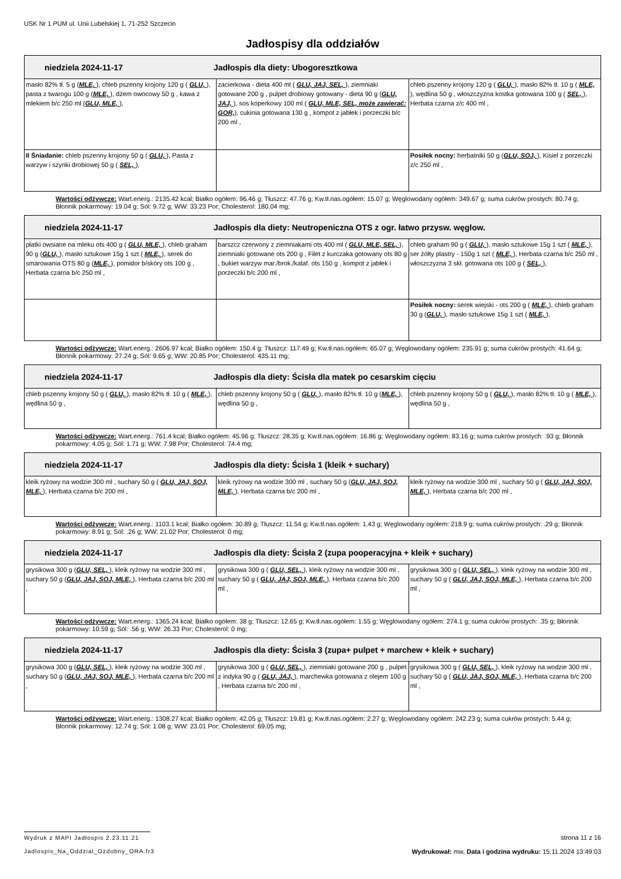USK Nr 1 PUM ul. Unii Lubelskiej 1, 71-252 Szczecin
Jadłospisy dla oddziałów
| niedziela 2024-11-17 Jadłospis dla diety: Ubogoresztkowa | | |
| masło 82% tł. 5 g ( MLE, ), chleb pszenny krojony 120 g ( GLU, ), pasta z twarogu 100 g ( MLE, ), dżem owocowy 50 g , kawa z mlekiem b/c 250 ml ( GLU, MLE, ), | zacierkowa - dieta 400 ml ( GLU, JAJ, SEL, ), ziemniaki gotowane 200 g , pulpet drobiowy gotowany - dieta 90 g ( GLU, JAJ, ), sos koperkowy 100 ml ( GLU, MLE, SEL, może zawierać: GOR, ), cukinia gotowana 130 g , kompot z jabłek i porzeczki b/c 200 ml , | chleb pszenny krojony 120 g ( GLU, ), masło 82% tł. 10 g ( MLE, ), wędlina 50 g , włoszczyzna kostka gotowana 100 g ( SEL, ), Herbata czarna z/c 400 ml , |
| II Śniadanie: chleb pszenny krojony 50 g ( GLU, ), Pasta z warzyw i szynki drobiowej 50 g ( SEL, ), | | Posiłek nocny: herbatniki 50 g ( GLU, SOJ, ), Kisiel z porzeczki z/c 250 ml , |
Wartości odżywcze: Wart.energ.: 2135.42 kcal; Białko ogółem: 96.46 g; Tłuszcz: 47.76 g; Kw.tł.nas.ogółem: 15.07 g; Węglowodany ogółem: 349.67 g; suma cukrów prostych: 80.74 g; Błonnik pokarmowy: 19.04 g; Sól: 9.72 g; WW: 33.23 Por; Cholesterol: 180.04 mg;
| niedziela 2024-11-17 Jadłospis dla diety: Neutropeniczna OTS z ogr. łatwo przysw. węglow. | | |
| płatki owsiane na mleku ots 400 g ( GLU, MLE, ), chleb graham 90 g ( GLU, ), masło sztukowe 15g 1 szt ( MLE, ), serek do smarowania OTS 80 g ( MLE, ), pomidor b/skóry ots 100 g , Herbata czarna b/c 250 ml , | barszcz czerwony z ziemniakami ots 400 ml ( GLU, MLE, SEL, ), ziemniaki gotowane ots 200 g , Filet z kurczaka gotowany ots 80 g , bukiet warzyw mar./brok./kalaf. ots 150 g , kompot z jabłek i porzeczki b/c 200 ml , | chleb graham 90 g ( GLU, ), masło sztukowe 15g 1 szt ( MLE, ), ser żółty plastry - 150g 1 szt ( MLE, ), Herbata czarna b/c 250 ml , włoszczyzna 3 skł. gotowana ots 100 g ( SEL, ), |
| | | Posiłek nocny: serek wiejski - ots 200 g ( MLE, ), chleb graham 30 g ( GLU, ), masło sztukowe 15g 1 szt ( MLE, ), |
Wartości odżywcze: Wart.energ.: 2606.97 kcal; Białko ogółem: 150.4 g; Tłuszcz: 117.49 g; Kw.tł.nas.ogółem: 65.07 g; Węglowodany ogółem: 235.91 g; suma cukrów prostych: 41.64 g; Błonnik pokarmowy: 27.24 g; Sól: 9.65 g; WW: 20.85 Por; Cholesterol: 435.11 mg;
| niedziela 2024-11-17 Jadłospis dla diety: Ścisła dla matek po cesarskim cięciu | | |
| chleb pszenny krojony 50 g ( GLU, ), masło 82% tł. 10 g ( MLE, ), wędlina 50 g , | chleb pszenny krojony 50 g ( GLU, ), masło 82% tł. 10 g ( MLE, ), wędlina 50 g , | chleb pszenny krojony 50 g ( GLU, ), masło 82% tł. 10 g ( MLE, ), wędlina 50 g , |
Wartości odżywcze: Wart.energ.: 761.4 kcal; Białko ogółem: 45.96 g; Tłuszcz: 28.35 g; Kw.tł.nas.ogółem: 16.86 g; Węglowodany ogółem: 83.16 g; suma cukrów prostych: .93 g; Błonnik pokarmowy: 4.05 g; Sól: 1.71 g; WW: 7.98 Por; Cholesterol: 74.4 mg;
| niedziela 2024-11-17 Jadłospis dla diety: Ścisła 1 (kleik + suchary) | | |
| kleik ryżowy na wodzie 300 ml , suchary 50 g ( GLU, JAJ, SOJ, MLE, ), Herbata czarna b/c 200 ml , | kleik ryżowy na wodzie 300 ml , suchary 50 g ( GLU, JAJ, SOJ, MLE, ), Herbata czarna b/c 200 ml , | kleik ryżowy na wodzie 300 ml , suchary 50 g ( GLU, JAJ, SOJ, MLE, ), Herbata czarna b/c 200 ml , |
Wartości odżywcze: Wart.energ.: 1103.1 kcal; Białko ogółem: 30.89 g; Tłuszcz: 11.54 g; Kw.tł.nas.ogółem: 1.43 g; Węglowodany ogółem: 218.9 g; suma cukrów prostych: .29 g; Błonnik pokarmowy: 8.91 g; Sól: .26 g; WW: 21.02 Por; Cholesterol: 0 mg;
| niedziela 2024-11-17 Jadłospis dla diety: Ścisła 2 (zupa pooperacyjna + kleik + suchary) | | |
| grysikowa 300 g ( GLU, SEL, ), kleik ryżowy na wodzie 300 ml , suchary 50 g ( GLU, JAJ, SOJ, MLE, ), Herbata czarna b/c 200 ml , | grysikowa 300 g ( GLU, SEL, ), kleik ryżowy na wodzie 300 ml , suchary 50 g ( GLU, JAJ, SOJ, MLE, ), Herbata czarna b/c 200 ml , | grysikowa 300 g ( GLU, SEL, ), kleik ryżowy na wodzie 300 ml , suchary 50 g ( GLU, JAJ, SOJ, MLE, ), Herbata czarna b/c 200 ml , |
Wartości odżywcze: Wart.energ.: 1365.24 kcal; Białko ogółem: 38 g; Tłuszcz: 12.65 g; Kw.tł.nas.ogółem: 1.55 g; Węglowodany ogółem: 274.1 g; suma cukrów prostych: .35 g; Błonnik pokarmowy: 10.59 g; Sól: .56 g; WW: 26.33 Por; Cholesterol: 0 mg;
| niedziela 2024-11-17 Jadłospis dla diety: Ścisła 3 (zupa+ pulpet + marchew + kleik + suchary) | | |
| grysikowa 300 g ( GLU, SEL, ), kleik ryżowy na wodzie 300 ml , suchary 50 g ( GLU, JAJ, SOJ, MLE, ), Herbata czarna b/c 200 ml , | grysikowa 300 g ( GLU, SEL, ), ziemniaki gotowane 200 g , pulpet z indyka 90 g ( GLU, JAJ, ), marchewka gotowana z olejem 100 g , Herbata czarna b/c 200 ml , | grysikowa 300 g ( GLU, SEL, ), kleik ryżowy na wodzie 300 ml , suchary 50 g ( GLU, JAJ, SOJ, MLE, ), Herbata czarna b/c 200 ml , |
Wartości odżywcze: Wart.energ.: 1308.27 kcal; Białko ogółem: 42.05 g; Tłuszcz: 19.81 g; Kw.tł.nas.ogółem: 2.27 g; Węglowodany ogółem: 242.23 g; suma cukrów prostych: 5.44 g; Błonnik pokarmowy: 12.74 g; Sól: 1.08 g; WW: 23.01 Por; Cholesterol: 69.05 mg;
Wydruk z MAPI Jadłospis 2.23.11.21 strona 11 z 16
Jadlospis_Na_Oddzial_Ozdobny_ORA.fr3 Wydrukował: mw, Data i godzina wydruku: 15.11.2024 13:49:03